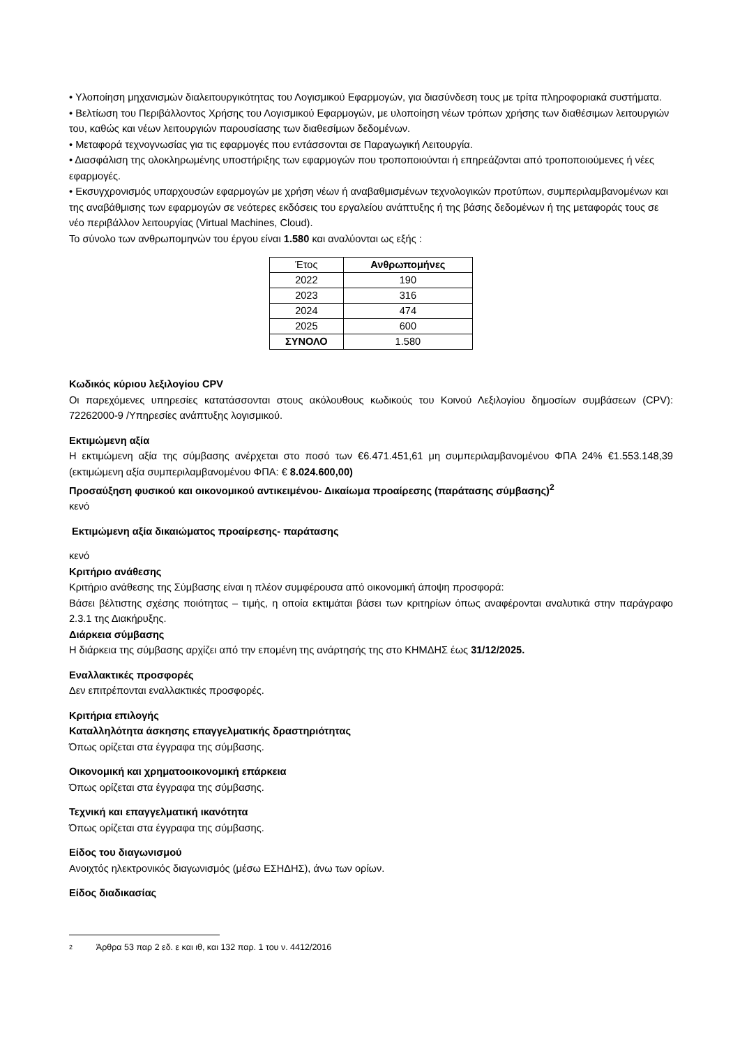• Υλοποίηση μηχανισμών διαλειτουργικότητας του Λογισμικού Εφαρμογών, για διασύνδεση τους με τρίτα πληροφοριακά συστήματα.
• Βελτίωση του Περιβάλλοντος Χρήσης του Λογισμικού Εφαρμογών, με υλοποίηση νέων τρόπων χρήσης των διαθέσιμων λειτουργιών του, καθώς και νέων λειτουργιών παρουσίασης των διαθεσίμων δεδομένων.
• Μεταφορά τεχνογνωσίας για τις εφαρμογές που εντάσσονται σε Παραγωγική Λειτουργία.
• Διασφάλιση της ολοκληρωμένης υποστήριξης των εφαρμογών που τροποποιούνται ή επηρεάζονται από τροποποιούμενες ή νέες εφαρμογές.
• Εκσυγχρονισμός υπαρχουσών εφαρμογών με χρήση νέων ή αναβαθμισμένων τεχνολογικών προτύπων, συμπεριλαμβανομένων και της αναβάθμισης των εφαρμογών σε νεότερες εκδόσεις του εργαλείου ανάπτυξης ή της βάσης δεδομένων ή της μεταφοράς τους σε νέο περιβάλλον λειτουργίας (Virtual Machines, Cloud).
Το σύνολο των ανθρωπομηνών του έργου είναι 1.580 και αναλύονται ως εξής :
| Έτος | Ανθρωπομήνες |
| --- | --- |
| 2022 | 190 |
| 2023 | 316 |
| 2024 | 474 |
| 2025 | 600 |
| ΣΥΝΟΛΟ | 1.580 |
Κωδικός κύριου λεξιλογίου CPV
Οι παρεχόμενες υπηρεσίες κατατάσσονται στους ακόλουθους κωδικούς του Κοινού Λεξιλογίου δημοσίων συμβάσεων (CPV): 72262000-9 /Υπηρεσίες ανάπτυξης λογισμικού.
Εκτιμώμενη αξία
Η εκτιμώμενη αξία της σύμβασης ανέρχεται στο ποσό των €6.471.451,61 μη συμπεριλαμβανομένου ΦΠΑ 24% €1.553.148,39 (εκτιμώμενη αξία συμπεριλαμβανομένου ΦΠΑ: € 8.024.600,00)
Προσαύξηση φυσικού και οικονομικού αντικειμένου- Δικαίωμα προαίρεσης (παράτασης σύμβασης)<sup>2</sup>
κενό
Εκτιμώμενη αξία δικαιώματος προαίρεσης- παράτασης
κενό
Κριτήριο ανάθεσης
Κριτήριο ανάθεσης της Σύμβασης είναι η πλέον συμφέρουσα από οικονομική άποψη προσφορά:
Βάσει βέλτιστης σχέσης ποιότητας – τιμής, η οποία εκτιμάται βάσει των κριτηρίων όπως αναφέρονται αναλυτικά στην παράγραφο 2.3.1 της Διακήρυξης.
Διάρκεια σύμβασης
Η διάρκεια της σύμβασης αρχίζει από την επομένη της ανάρτησής της στο ΚΗΜΔΗΣ έως 31/12/2025.
Εναλλακτικές προσφορές
Δεν επιτρέπονται εναλλακτικές προσφορές.
Κριτήρια επιλογής
Καταλληλότητα άσκησης επαγγελματικής δραστηριότητας
Όπως ορίζεται στα έγγραφα της σύμβασης.
Οικονομική και χρηματοοικονομική επάρκεια
Όπως ορίζεται στα έγγραφα της σύμβασης.
Τεχνική και επαγγελματική ικανότητα
Όπως ορίζεται στα έγγραφα της σύμβασης.
Είδος του διαγωνισμού
Ανοιχτός ηλεκτρονικός διαγωνισμός (μέσω ΕΣΗΔΗΣ), άνω των ορίων.
Είδος διαδικασίας
2 Άρθρα 53 παρ 2 εδ. ε και ιθ, και 132 παρ. 1 του ν. 4412/2016